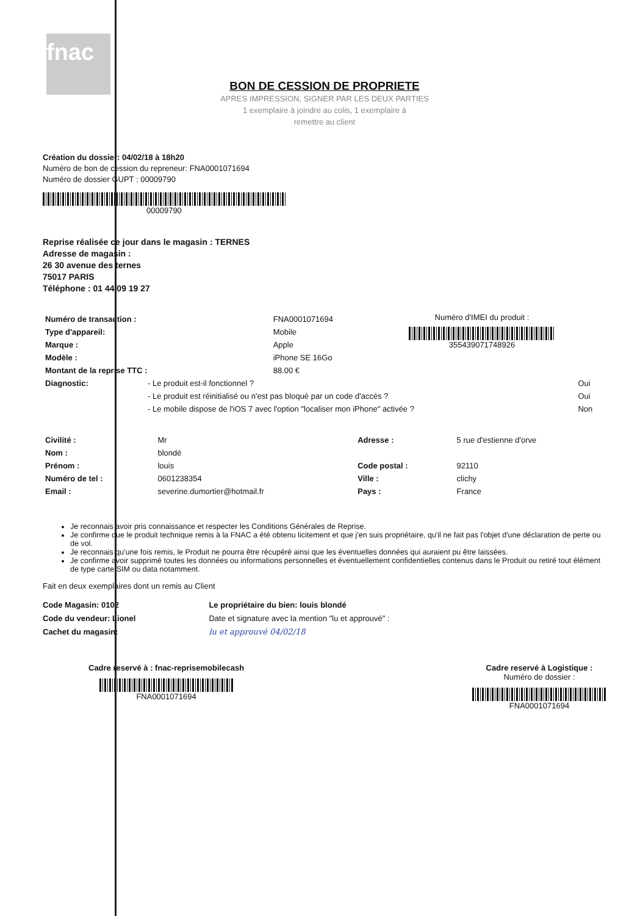fnac
BON DE CESSION DE PROPRIETE
APRES IMPRESSION, SIGNER PAR LES DEUX PARTIES
1 exemplaire à joindre au colis, 1 exemplaire à
remettre au client
Création du dossier: 04/02/18 à 18h20
Numéro de bon de cession du repreneur: FNA0001071694
Numéro de dossier GUPT : 00009790
00009790
Reprise réalisée ce jour dans le magasin : TERNES
Adresse de magasin :
26 30 avenue des ternes
75017 PARIS
Téléphone : 01 44 09 19 27
| Numéro de transaction : | FNA0001071694 |
| Type d'appareil: | Mobile |
| Marque : | Apple |
| Modèle : | iPhone SE 16Go |
| Montant de la reprise TTC : | 88.00 € |
Numéro d'IMEI du produit :
355439071748926
| Diagnostic: | - Le produit est-il fonctionnel ? | Oui |
| | - Le produit est réinitialisé ou n'est pas bloqué par un code d'accès ? | Oui |
| | - Le mobile dispose de l'iOS 7 avec l'option "localiser mon iPhone" activée ? | Non |
| Civilité : | Mr | Adresse : | 5 rue d'estienne d'orve |
| Nom : | blondé | | |
| Prénom : | louis | Code postal : | 92110 |
| Numéro de tel : | 0601238354 | Ville : | clichy |
| Email : | severine.dumortier@hotmail.fr | Pays : | France |
Je reconnais avoir pris connaissance et respecter les Conditions Générales de Reprise.
Je confirme que le produit technique remis à la FNAC a été obtenu licitement et que j'en suis propriétaire, qu'il ne fait pas l'objet d'une déclaration de perte ou de vol.
Je reconnais qu'une fois remis, le Produit ne pourra être récupéré ainsi que les éventuelles données qui auraient pu être laissées.
Je confirme avoir supprimé toutes les données ou informations personnelles et éventuellement confidentielles contenus dans le Produit ou retiré tout élément de type carte SIM ou data notamment.
Fait en deux exemplaires dont un remis au Client
Code Magasin: 0102
Code du vendeur: Lionel
Cachet du magasin:
Le propriétaire du bien: louis blondé
Date et signature avec la mention "lu et approuvé" :
lu et approuvé 04/02/18
Cadre reservé à : fnac-reprisemobilecash
FNA0001071694
Cadre reservé à Logistique :
Numéro de dossier :
FNA0001071694